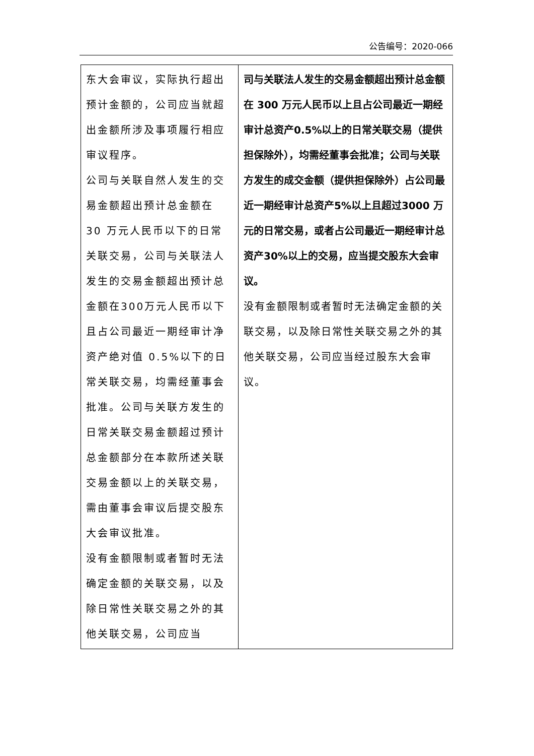公告编号：2020-066
| 东大会审议，实际执行超出预计金额的，公司应当就超出金额所涉及事项履行相应审议程序。 公司与关联自然人发生的交易金额超出预计总金额在 30 万元人民币以下的日常关联交易，公司与关联法人发生的交易金额超出预计总金额在300万元人民币以下且占公司最近一期经审计净资产绝对值 0.5%以下的日常关联交易，均需经董事会批准。公司与关联方发生的日常关联交易金额超过预计总金额部分在本款所述关联交易金额以上的关联交易，需由董事会审议后提交股东大会审议批准。 没有金额限制或者暂时无法确定金额的关联交易，以及除日常性关联交易之外的其他关联交易，公司应当 | 司与关联法人发生的交易金额超出预计总金额在 300 万元人民币以上且占公司最近一期经审计总资产0.5%以上的日常关联交易（提供担保除外），均需经董事会批准；公司与关联方发生的成交金额（提供担保除外）占公司最近一期经审计总资产5%以上且超过3000 万元的日常交易，或者占公司最近一期经审计总资产30%以上的交易，应当提交股东大会审议。 没有金额限制或者暂时无法确定金额的关联交易，以及除日常性关联交易之外的其他关联交易，公司应当经过股东大会审议。 |